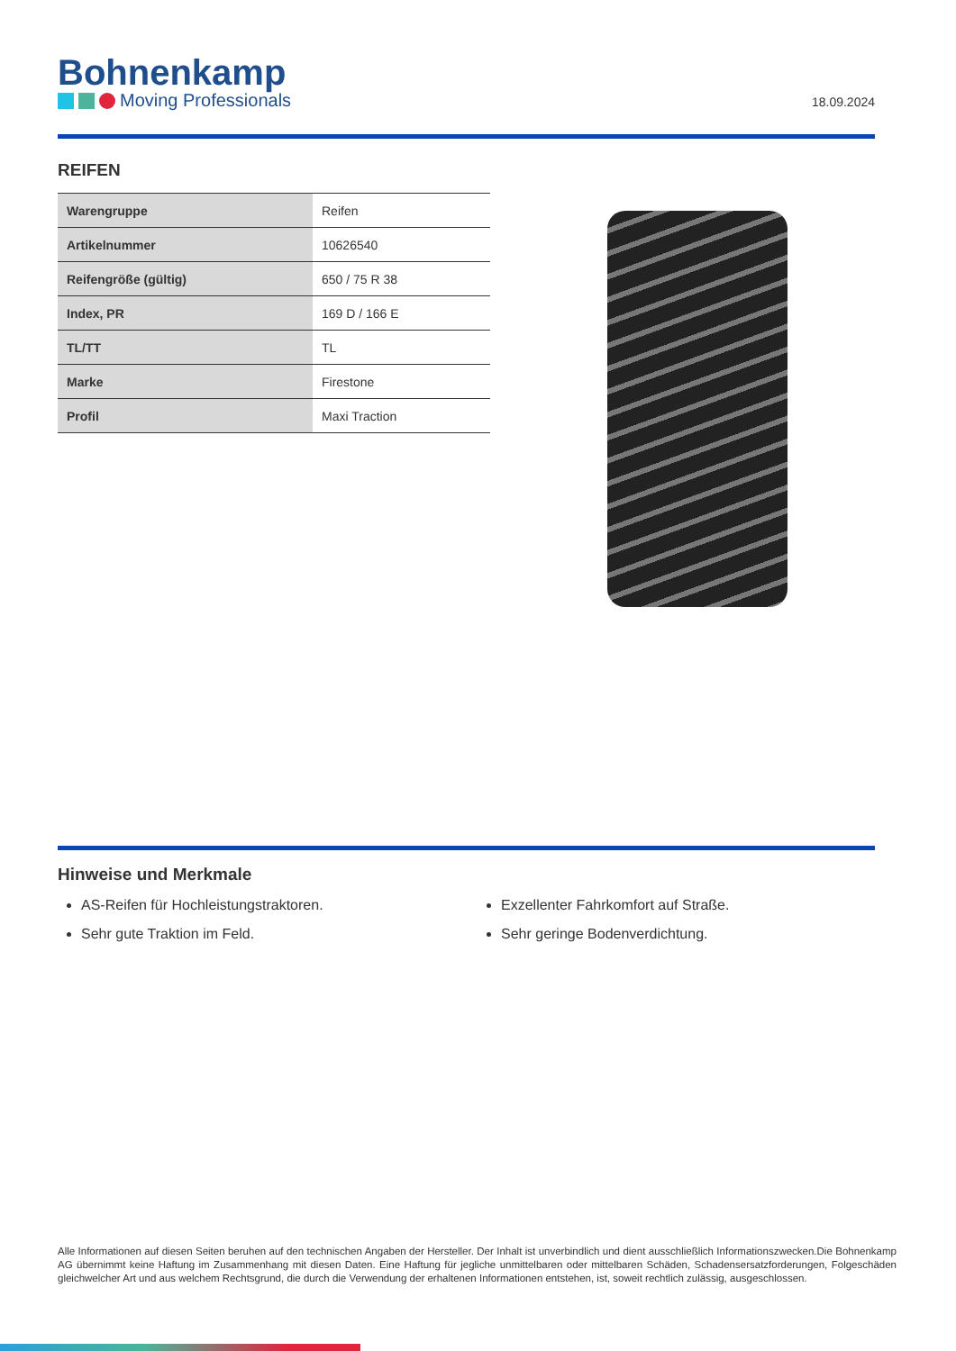Bohnenkamp
Moving Professionals
18.09.2024
REIFEN
| Warengruppe | Reifen |
| Artikelnummer | 10626540 |
| Reifengröße (gültig) | 650 / 75 R 38 |
| Index, PR | 169 D / 166 E |
| TL/TT | TL |
| Marke | Firestone |
| Profil | Maxi Traction |
Hinweise und Merkmale
AS-Reifen für Hochleistungstraktoren.
Sehr gute Traktion im Feld.
Exzellenter Fahrkomfort auf Straße.
Sehr geringe Bodenverdichtung.
Alle Informationen auf diesen Seiten beruhen auf den technischen Angaben der Hersteller. Der Inhalt ist unverbindlich und dient ausschließlich Informationszwecken.Die Bohnenkamp AG übernimmt keine Haftung im Zusammenhang mit diesen Daten. Eine Haftung für jegliche unmittelbaren oder mittelbaren Schäden, Schadensersatzforderungen, Folgeschäden gleichwelcher Art und aus welchem Rechtsgrund, die durch die Verwendung der erhaltenen Informationen entstehen, ist, soweit rechtlich zulässig, ausgeschlossen.